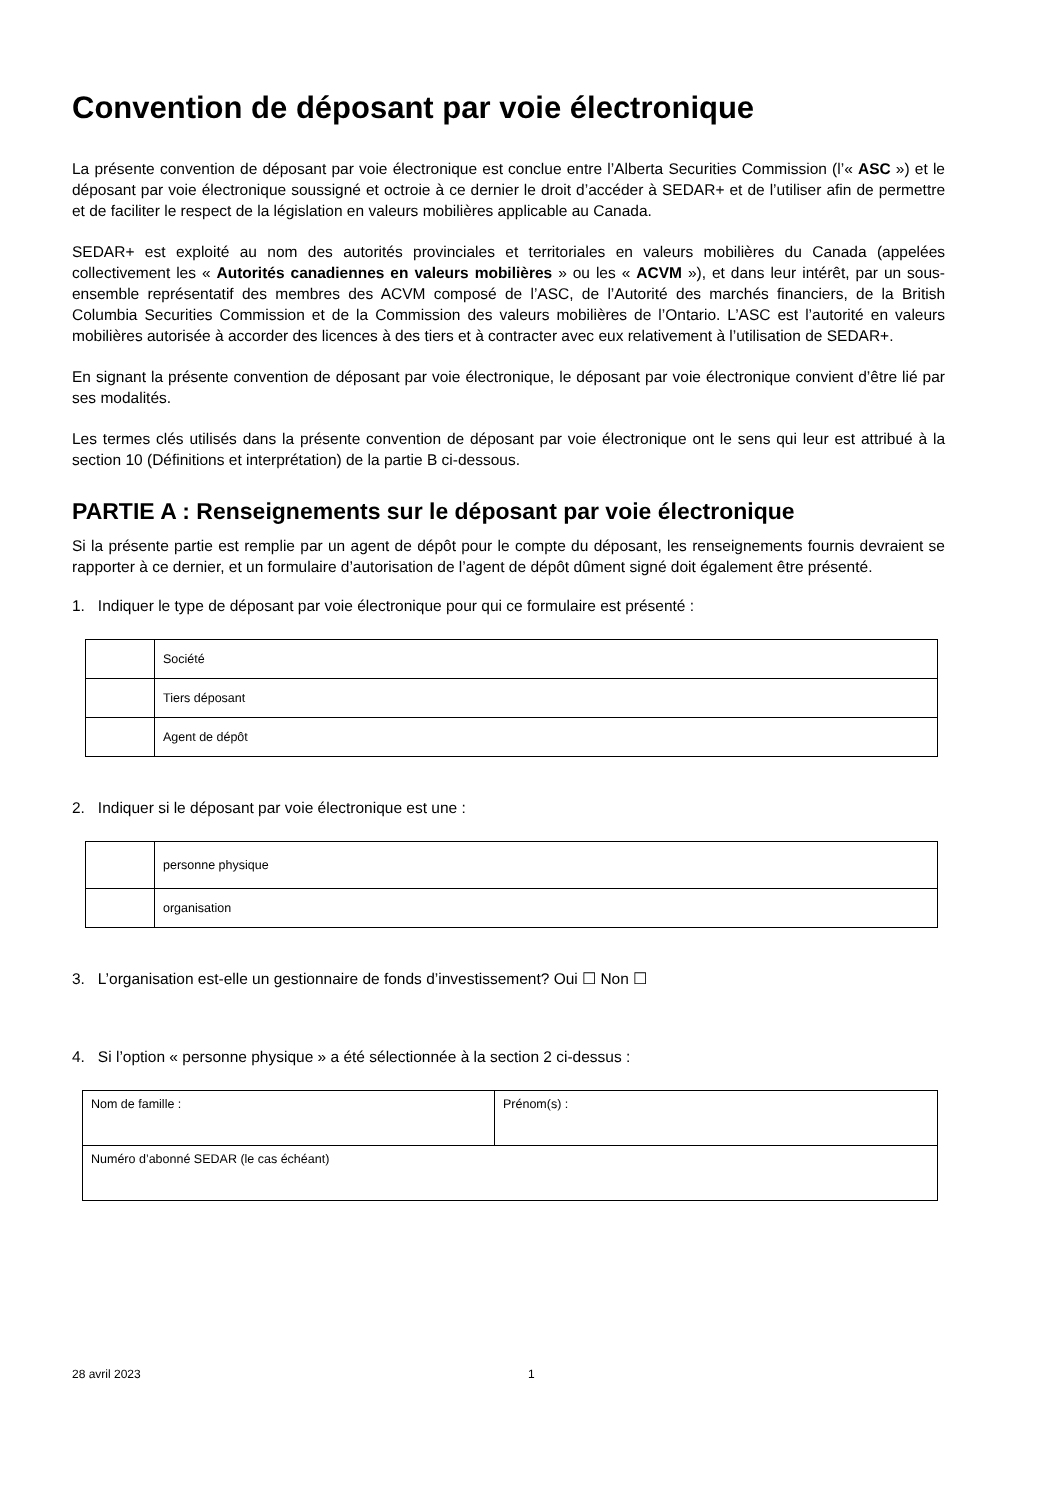Convention de déposant par voie électronique
La présente convention de déposant par voie électronique est conclue entre l’Alberta Securities Commission (l’« ASC ») et le déposant par voie électronique soussigné et octroie à ce dernier le droit d’accéder à SEDAR+ et de l’utiliser afin de permettre et de faciliter le respect de la législation en valeurs mobilières applicable au Canada.
SEDAR+ est exploité au nom des autorités provinciales et territoriales en valeurs mobilières du Canada (appelées collectivement les « Autorités canadiennes en valeurs mobilières » ou les « ACVM »), et dans leur intérêt, par un sous-ensemble représentatif des membres des ACVM composé de l’ASC, de l’Autorité des marchés financiers, de la British Columbia Securities Commission et de la Commission des valeurs mobilières de l’Ontario. L’ASC est l’autorité en valeurs mobilières autorisée à accorder des licences à des tiers et à contracter avec eux relativement à l’utilisation de SEDAR+.
En signant la présente convention de déposant par voie électronique, le déposant par voie électronique convient d’être lié par ses modalités.
Les termes clés utilisés dans la présente convention de déposant par voie électronique ont le sens qui leur est attribué à la section 10 (Définitions et interprétation) de la partie B ci-dessous.
PARTIE A : Renseignements sur le déposant par voie électronique
Si la présente partie est remplie par un agent de dépôt pour le compte du déposant, les renseignements fournis devraient se rapporter à ce dernier, et un formulaire d’autorisation de l’agent de dépôt dûment signé doit également être présenté.
1. Indiquer le type de déposant par voie électronique pour qui ce formulaire est présenté :
| | Société |
| | Tiers déposant |
| | Agent de dépôt |
2. Indiquer si le déposant par voie électronique est une :
| | personne physique |
| | organisation |
3. L’organisation est-elle un gestionnaire de fonds d’investissement? Oui ☐ Non ☐
4. Si l’option « personne physique » a été sélectionnée à la section 2 ci-dessus :
| Nom de famille : | Prénom(s) : |
| Numéro d’abonné SEDAR (le cas échéant) | |
28 avril 2023 1